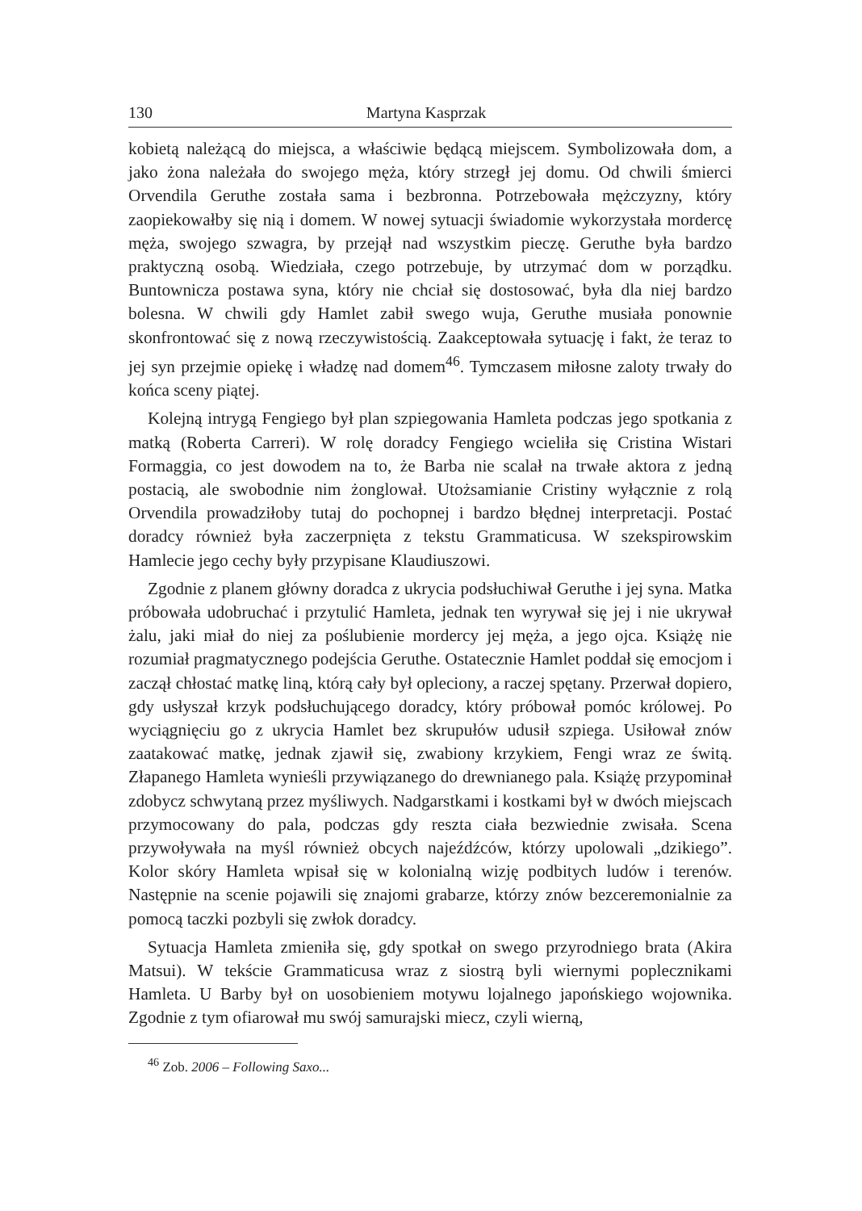130 Martyna Kasprzak
kobietą należącą do miejsca, a właściwie będącą miejscem. Symbolizowała dom, a jako żona należała do swojego męża, który strzegł jej domu. Od chwili śmierci Orvendila Geruthe została sama i bezbronna. Potrzebowała mężczyzny, który zaopiekowałby się nią i domem. W nowej sytuacji świadomie wykorzystała mordercę męża, swojego szwagra, by przejął nad wszystkim pieczę. Geruthe była bardzo praktyczną osobą. Wiedziała, czego potrzebuje, by utrzymać dom w porządku. Buntownicza postawa syna, który nie chciał się dostosować, była dla niej bardzo bolesna. W chwili gdy Hamlet zabił swego wuja, Geruthe musiała ponownie skonfrontować się z nową rzeczywistością. Zaakceptowała sytuację i fakt, że teraz to jej syn przejmie opiekę i władzę nad domem<sup>46</sup>. Tymczasem miłosne zaloty trwały do końca sceny piątej.
Kolejną intrygą Fengiego był plan szpiegowania Hamleta podczas jego spotkania z matką (Roberta Carreri). W rolę doradcy Fengiego wcieliła się Cristina Wistari Formaggia, co jest dowodem na to, że Barba nie scalał na trwałe aktora z jedną postacią, ale swobodnie nim żonglował. Utożsamianie Cristiny wyłącznie z rolą Orvendila prowadziłoby tutaj do pochopnej i bardzo błędnej interpretacji. Postać doradcy również była zaczerpnięta z tekstu Grammaticusa. W szekspirowskim Hamlecie jego cechy były przypisane Klaudiuszowi.
Zgodnie z planem główny doradca z ukrycia podsłuchiwał Geruthe i jej syna. Matka próbowała udobruchać i przytulić Hamleta, jednak ten wyrywał się jej i nie ukrywał żalu, jaki miał do niej za poślubienie mordercy jej męża, a jego ojca. Książę nie rozumiał pragmatycznego podejścia Geruthe. Ostatecznie Hamlet poddał się emocjom i zaczął chłostać matkę liną, którą cały był opleciony, a raczej spętany. Przerwał dopiero, gdy usłyszał krzyk podsłuchującego doradcy, który próbował pomóc królowej. Po wyciągnięciu go z ukrycia Hamlet bez skrupułów udusił szpiega. Usiłował znów zaatakować matkę, jednak zjawił się, zwabiony krzykiem, Fengi wraz ze świtą. Złapanego Hamleta wynieśli przywiązanego do drewnianego pala. Książę przypominał zdobycz schwytaną przez myśliwych. Nadgarstkami i kostkami był w dwóch miejscach przymocowany do pala, podczas gdy reszta ciała bezwiednie zwisała. Scena przywoływała na myśl również obcych najeźdźców, którzy upolowali „dzikiego”. Kolor skóry Hamleta wpisał się w kolonialną wizję podbitych ludów i terenów. Następnie na scenie pojawili się znajomi grabarze, którzy znów bezceremonialnie za pomocą taczki pozbyli się zwłok doradcy.
Sytuacja Hamleta zmieniła się, gdy spotkał on swego przyrodniego brata (Akira Matsui). W tekście Grammaticusa wraz z siostrą byli wiernymi poplecznikami Hamleta. U Barby był on uosobieniem motywu lojalnego japońskiego wojownika. Zgodnie z tym ofiarował mu swój samurajski miecz, czyli wierną,
<sup>46</sup> Zob. 2006 – Following Saxo...